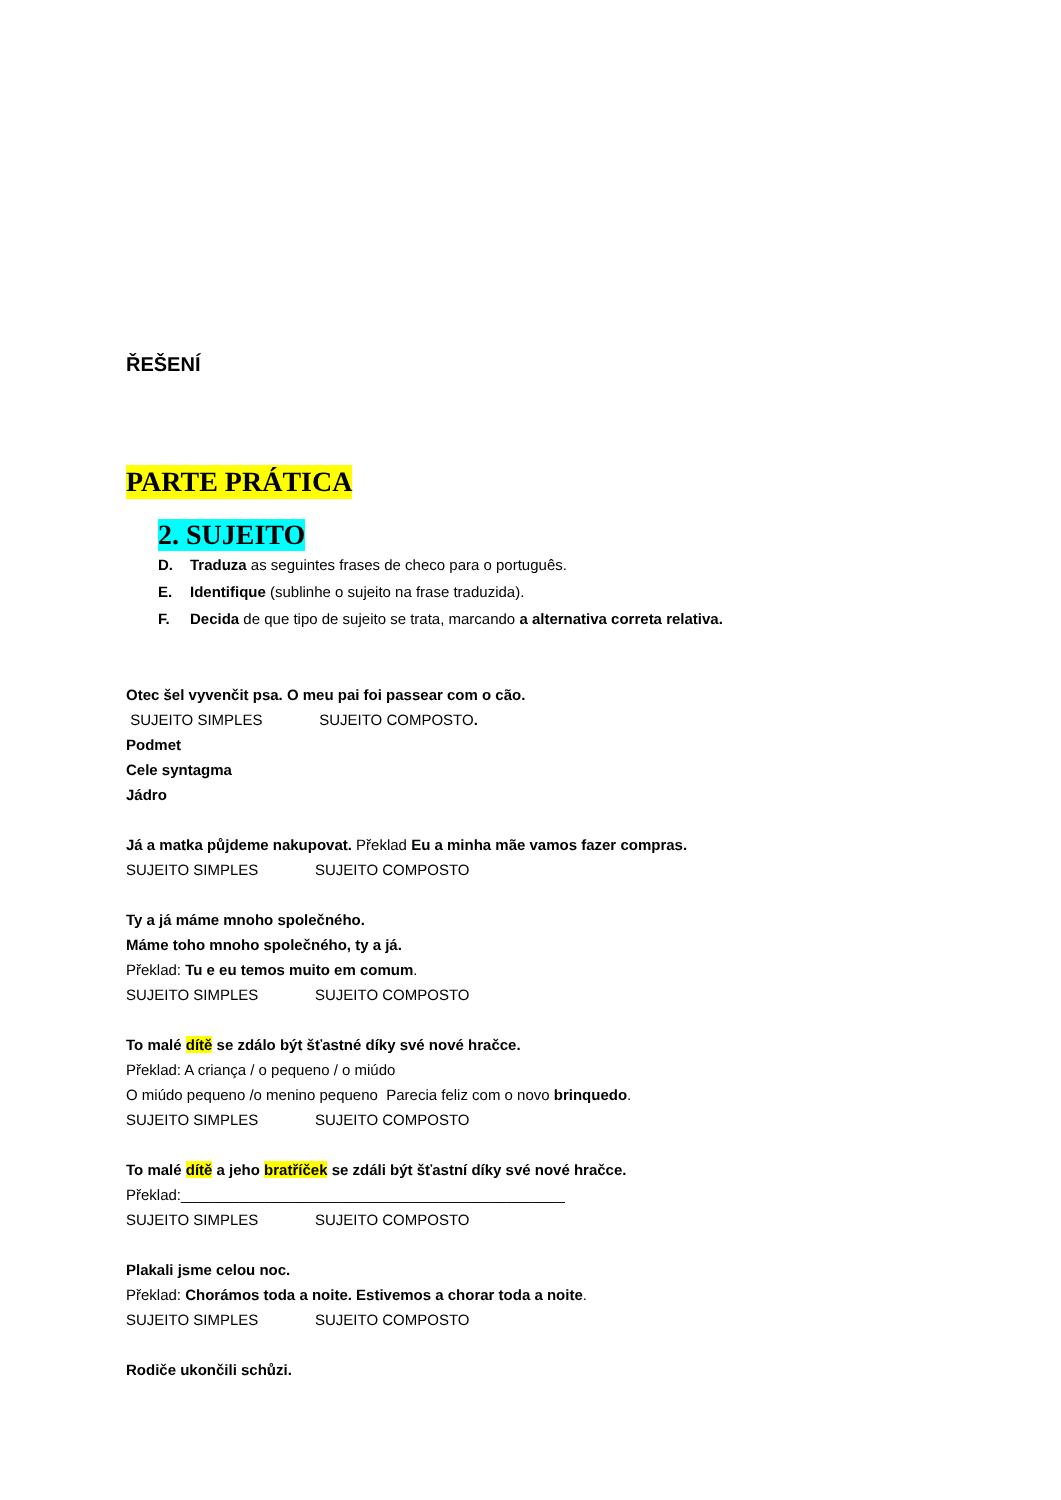ŘEŠENÍ
PARTE PRÁTICA
2. SUJEITO
D. Traduza as seguintes frases de checo para o português.
E. Identifique (sublinhe o sujeito na frase traduzida).
F. Decida de que tipo de sujeito se trata, marcando a alternativa correta relativa.
Otec šel vyvenčit psa. O meu pai foi passear com o cão.
SUJEITO SIMPLES SUJEITO COMPOSTO.
Podmet
Cele syntagma
Jádro
Já a matka půjdeme nakupovat. Překlad Eu a minha mãe vamos fazer compras.
SUJEITO SIMPLES SUJEITO COMPOSTO
Ty a já máme mnoho společného.
Máme toho mnoho společného, ty a já.
Překlad: Tu e eu temos muito em comum.
SUJEITO SIMPLES SUJEITO COMPOSTO
To malé dítě se zdálo být šťastné díky své nové hračce.
Překlad: A criança / o pequeno / o miúdo
O miúdo pequeno /o menino pequeno Parecia feliz com o novo brinquedo.
SUJEITO SIMPLES SUJEITO COMPOSTO
To malé dítě a jeho bratříček se zdáli být šťastní díky své nové hračce.
Překlad:______________________________________________
SUJEITO SIMPLES SUJEITO COMPOSTO
Plakali jsme celou noc.
Překlad: Chorámos toda a noite. Estivemos a chorar toda a noite.
SUJEITO SIMPLES SUJEITO COMPOSTO
Rodiče ukončili schůzi.